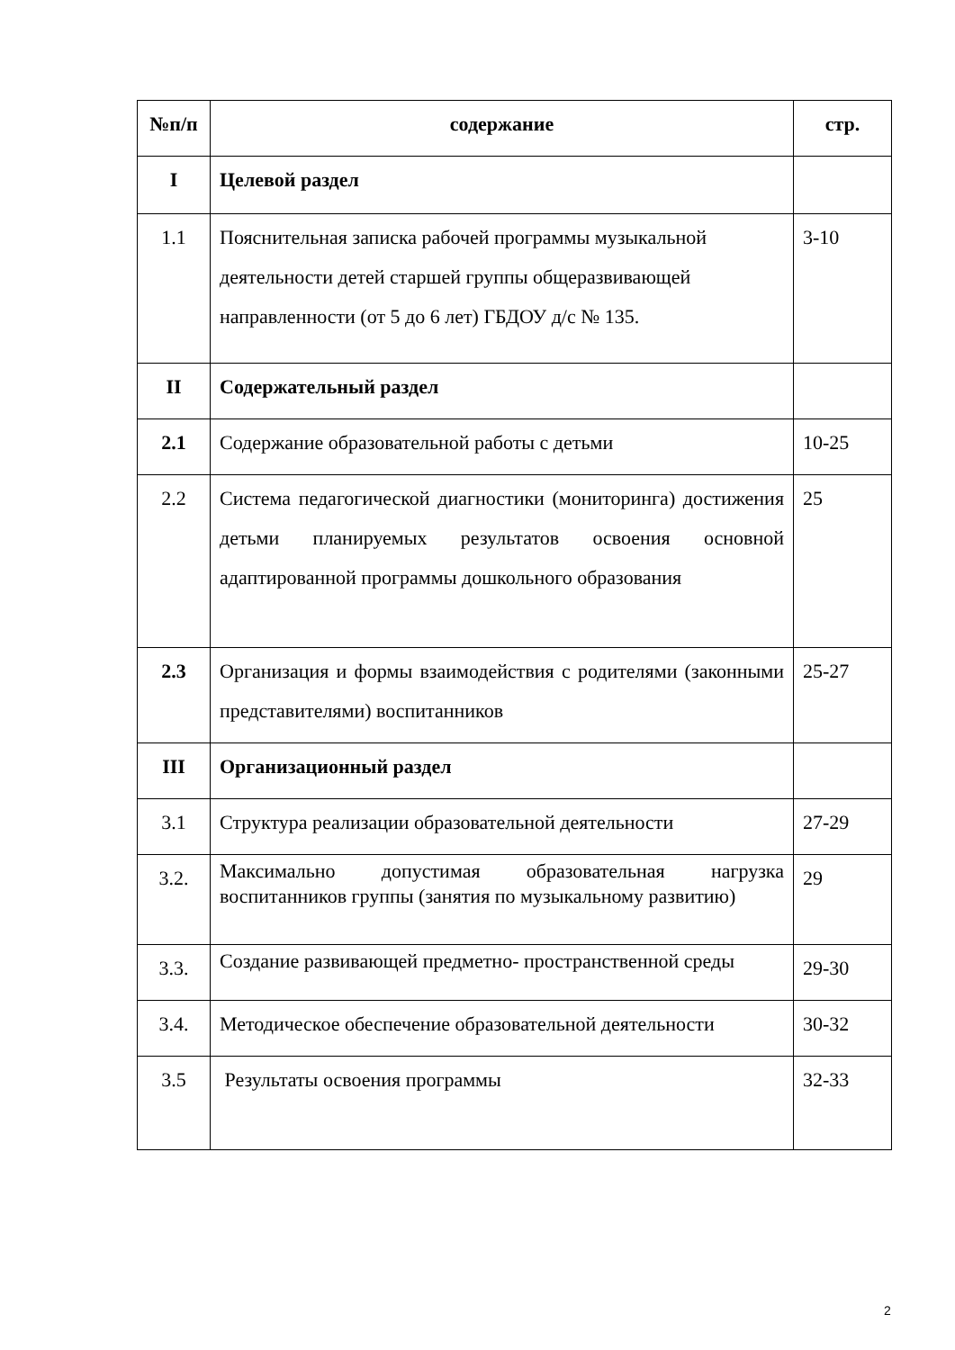| №п/п | содержание | стр. |
| --- | --- | --- |
| I | Целевой раздел | |
| 1.1 | Пояснительная записка рабочей программы музыкальной деятельности детей старшей группы общеразвивающей направленности (от 5 до 6 лет) ГБДОУ д/с № 135. | 3-10 |
| II | Содержательный раздел | |
| 2.1 | Содержание образовательной работы с детьми | 10-25 |
| 2.2 | Система педагогической диагностики (мониторинга) достижения детьми планируемых результатов освоения основной адаптированной программы дошкольного образования | 25 |
| 2.3 | Организация и формы взаимодействия с родителями (законными представителями) воспитанников | 25-27 |
| III | Организационный раздел | |
| 3.1 | Структура реализации образовательной деятельности | 27-29 |
| 3.2. | Максимально допустимая образовательная нагрузка воспитанников группы (занятия по музыкальному развитию) | 29 |
| 3.3. | Создание развивающей предметно- пространственной среды | 29-30 |
| 3.4. | Методическое обеспечение образовательной деятельности | 30-32 |
| 3.5 | Результаты освоения программы | 32-33 |
2